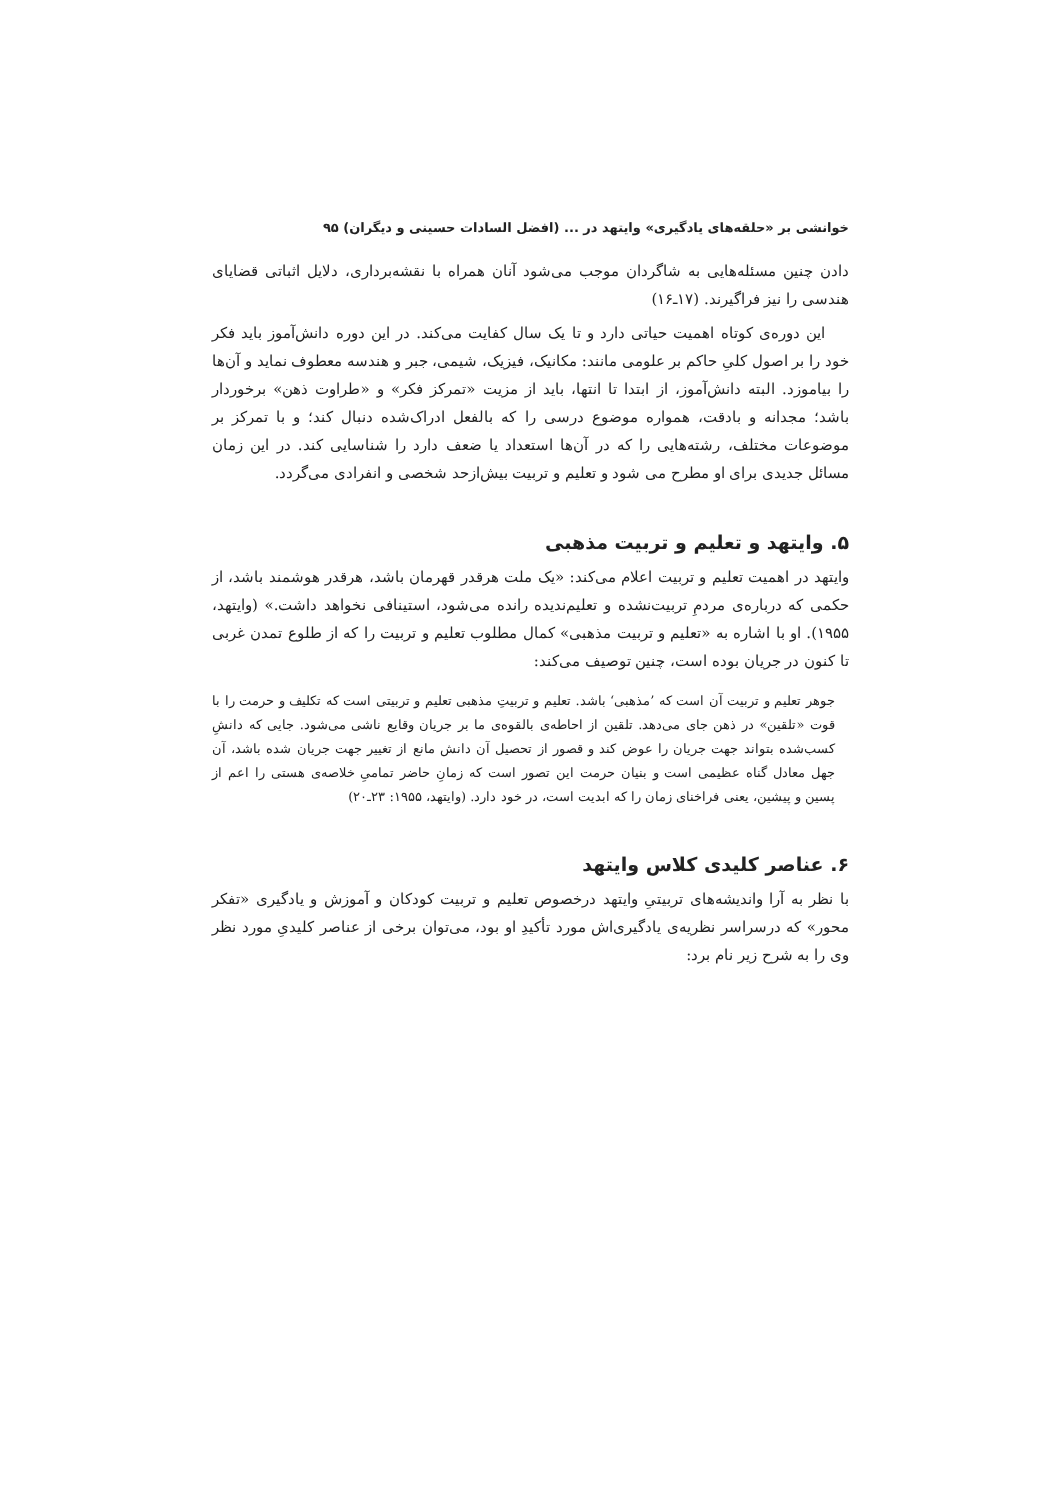خوانشی بر «حلقه‌های یادگیری» وایتهد در ... (افضل السادات حسینی و دیگران) ۹۵
دادن چنین مسئله‌هایی به شاگردان موجب می‌شود آنان همراه با نقشه‌برداری، دلایل اثباتی قضایای هندسی را نیز فراگیرند. (۱۷ـ۱۶)
این دوره‌ی کوتاه اهمیت حیاتی دارد و تا یک سال کفایت می‌کند. در این دوره دانش‌آموز باید فکر خود را بر اصول کلیِ حاکم بر علومی مانند: مکانیک، فیزیک، شیمی، جبر و هندسه معطوف نماید و آن‌ها را بیاموزد. البته دانش‌آموز، از ابتدا تا انتها، باید از مزیت «تمرکز فکر» و «طراوت ذهن» برخوردار باشد؛ مجدانه و بادقت، همواره موضوع درسی را که بالفعل ادراک‌شده دنبال کند؛ و با تمرکز بر موضوعات مختلف، رشته‌هایی را که در آن‌ها استعداد یا ضعف دارد را شناسایی کند. در این زمان مسائل جدیدی برای او مطرح می شود و تعلیم و تربیت بیش‌ازحد شخصی و انفرادی می‌گردد.
۵. وایتهد و تعلیم و تربیت مذهبی
وایتهد در اهمیت تعلیم و تربیت اعلام می‌کند: «یک ملت هرقدر قهرمان باشد، هرقدر هوشمند باشد، از حکمی که درباره‌ی مردمِ تربیت‌نشده و تعلیم‌ندیده رانده می‌شود، استینافی نخواهد داشت.» (وایتهد، ۱۹۵۵). او با اشاره به «تعلیم و تربیت مذهبی» کمال مطلوب تعلیم و تربیت را که از طلوع تمدن غربی تا کنون در جریان بوده است، چنین توصیف می‌کند:
جوهر تعلیم و تربیت آن است که ’مذهبی‘ باشد. تعلیم و تربیتِ مذهبی تعلیم و تربیتی است که تکلیف و حرمت را با قوت «تلقین» در ذهن جای می‌دهد. تلقین از احاطه‌ی بالقوه‌ی ما بر جریان وقایع ناشی می‌شود. جایی که دانشِ کسب‌شده بتواند جهت جریان را عوض کند و قصور از تحصیل آن دانش مانع از تغییر جهت جریان شده باشد، آن جهل معادل گناه عظیمی است و بنیان حرمت این تصور است که زمانِ حاضر تمامیِ خلاصه‌ی هستی را اعم از پسین و پیشین، یعنی فراخنای زمان را که ابدیت است، در خود دارد. (وایتهد، ۱۹۵۵: ۲۳ـ۲۰)
۶. عناصر کلیدی کلاس وایتهد
با نظر به آرا واندیشه‌های تربیتیِ وایتهد درخصوص تعلیم و تربیت کودکان و آموزش و یادگیری «تفکر محور» که درسراسر نظریه‌ی یادگیری‌اش مورد تأکیدِ او بود، می‌توان برخی از عناصر کلیدیِ مورد نظر وی را به شرح زیر نام برد: